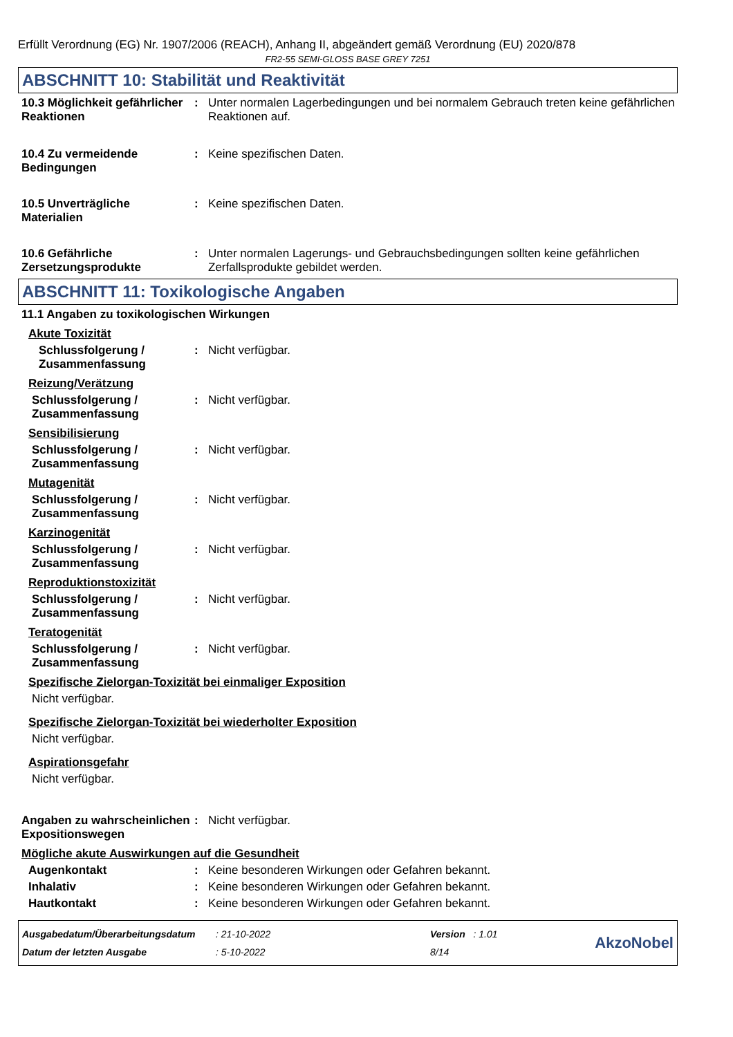Erfüllt Verordnung (EG) Nr. 1907/2006 (REACH), Anhang II, abgeändert gemäß Verordnung (EU) 2020/878
FR2-55 SEMI-GLOSS BASE GREY 7251
ABSCHNITT 10: Stabilität und Reaktivität
10.3 Möglichkeit gefährlicher Reaktionen
: Unter normalen Lagerbedingungen und bei normalem Gebrauch treten keine gefährlichen Reaktionen auf.
10.4 Zu vermeidende Bedingungen
: Keine spezifischen Daten.
10.5 Unverträgliche Materialien
: Keine spezifischen Daten.
10.6 Gefährliche Zersetzungsprodukte
: Unter normalen Lagerungs- und Gebrauchsbedingungen sollten keine gefährlichen Zerfallsprodukte gebildet werden.
ABSCHNITT 11: Toxikologische Angaben
11.1 Angaben zu toxikologischen Wirkungen
Akute Toxizität
Schlussfolgerung / Zusammenfassung
: Nicht verfügbar.
Reizung/Verätzung
Schlussfolgerung / Zusammenfassung
: Nicht verfügbar.
Sensibilisierung
Schlussfolgerung / Zusammenfassung
: Nicht verfügbar.
Mutagenität
Schlussfolgerung / Zusammenfassung
: Nicht verfügbar.
Karzinogenität
Schlussfolgerung / Zusammenfassung
: Nicht verfügbar.
Reproduktionstoxizität
Schlussfolgerung / Zusammenfassung
: Nicht verfügbar.
Teratogenität
Schlussfolgerung / Zusammenfassung
: Nicht verfügbar.
Spezifische Zielorgan-Toxizität bei einmaliger Exposition
Nicht verfügbar.
Spezifische Zielorgan-Toxizität bei wiederholter Exposition
Nicht verfügbar.
Aspirationsgefahr
Nicht verfügbar.
Angaben zu wahrscheinlichen Expositionswegen
: Nicht verfügbar.
Mögliche akute Auswirkungen auf die Gesundheit
Augenkontakt : Keine besonderen Wirkungen oder Gefahren bekannt.
Inhalativ : Keine besonderen Wirkungen oder Gefahren bekannt.
Hautkontakt : Keine besonderen Wirkungen oder Gefahren bekannt.
Ausgabedatum/Überarbeitungsdatum
Datum der letzten Ausgabe
: 21-10-2022
: 5-10-2022
Version : 1.01
8/14
AkzoNobel